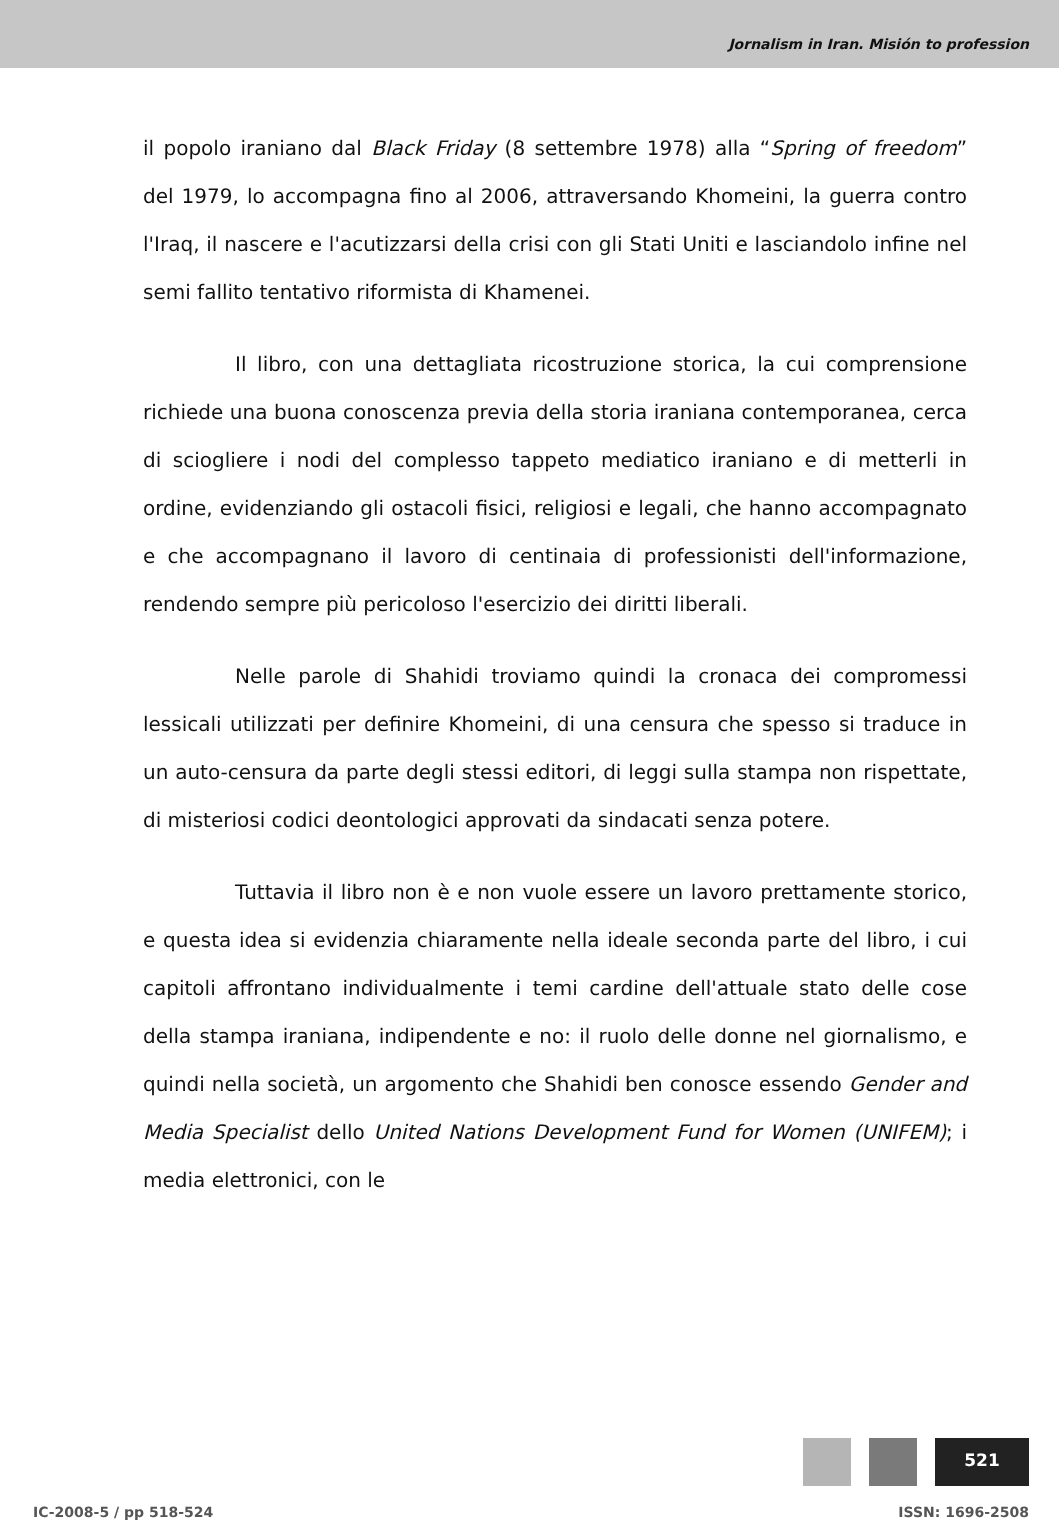Jornalism in Iran. Misión to profession
il popolo iraniano dal Black Friday (8 settembre 1978) alla “Spring of freedom” del 1979, lo accompagna fino al 2006, attraversando Khomeini, la guerra contro l'Iraq, il nascere e l'acutizzarsi della crisi con gli Stati Uniti e lasciandolo infine nel semi fallito tentativo riformista di Khamenei.
Il libro, con una dettagliata ricostruzione storica, la cui comprensione richiede una buona conoscenza previa della storia iraniana contemporanea, cerca di sciogliere i nodi del complesso tappeto mediatico iraniano e di metterli in ordine, evidenziando gli ostacoli fisici, religiosi e legali, che hanno accompagnato e che accompagnano il lavoro di centinaia di professionisti dell'informazione, rendendo sempre più pericoloso l'esercizio dei diritti liberali.
Nelle parole di Shahidi troviamo quindi la cronaca dei compromessi lessicali utilizzati per definire Khomeini, di una censura che spesso si traduce in un auto-censura da parte degli stessi editori, di leggi sulla stampa non rispettate, di misteriosi codici deontologici approvati da sindacati senza potere.
Tuttavia il libro non è e non vuole essere un lavoro prettamente storico, e questa idea si evidenzia chiaramente nella ideale seconda parte del libro, i cui capitoli affrontano individualmente i temi cardine dell'attuale stato delle cose della stampa iraniana, indipendente e no: il ruolo delle donne nel giornalismo, e quindi nella società, un argomento che Shahidi ben conosce essendo Gender and Media Specialist dello United Nations Development Fund for Women (UNIFEM); i media elettronici, con le
521
IC-2008-5 / pp 518-524 ISSN: 1696-2508